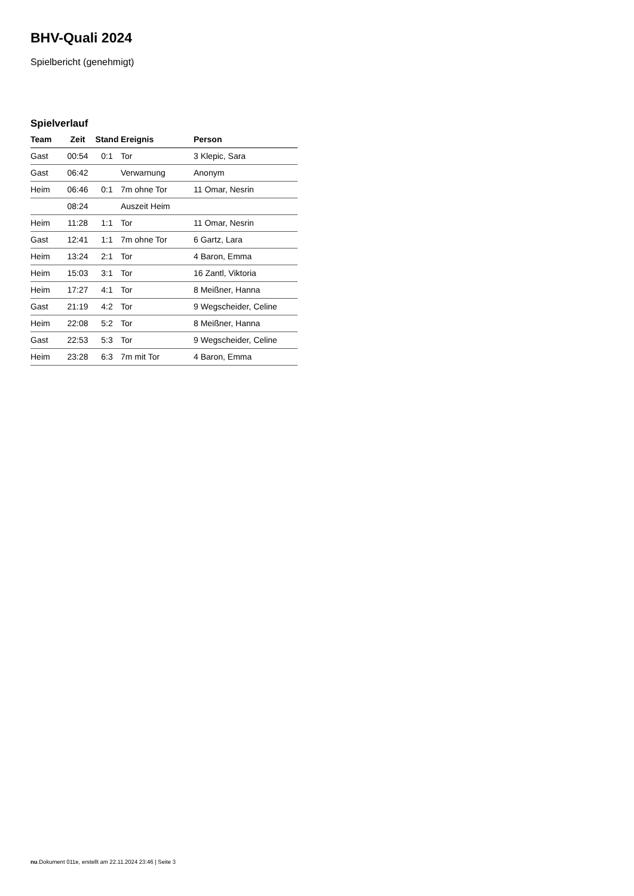BHV-Quali 2024
Spielbericht (genehmigt)
Spielverlauf
| Team | Zeit | Stand | Ereignis | Person |
| --- | --- | --- | --- | --- |
| Gast | 00:54 | 0:1 | Tor | 3 Klepic, Sara |
| Gast | 06:42 | | Verwarnung | Anonym |
| Heim | 06:46 | 0:1 | 7m ohne Tor | 11 Omar, Nesrin |
| | 08:24 | | Auszeit Heim | |
| Heim | 11:28 | 1:1 | Tor | 11 Omar, Nesrin |
| Gast | 12:41 | 1:1 | 7m ohne Tor | 6 Gartz, Lara |
| Heim | 13:24 | 2:1 | Tor | 4 Baron, Emma |
| Heim | 15:03 | 3:1 | Tor | 16 Zantl, Viktoria |
| Heim | 17:27 | 4:1 | Tor | 8 Meißner, Hanna |
| Gast | 21:19 | 4:2 | Tor | 9 Wegscheider, Celine |
| Heim | 22:08 | 5:2 | Tor | 8 Meißner, Hanna |
| Gast | 22:53 | 5:3 | Tor | 9 Wegscheider, Celine |
| Heim | 23:28 | 6:3 | 7m mit Tor | 4 Baron, Emma |
nu.Dokument 011e, erstellt am 22.11.2024 23:46 | Seite 3